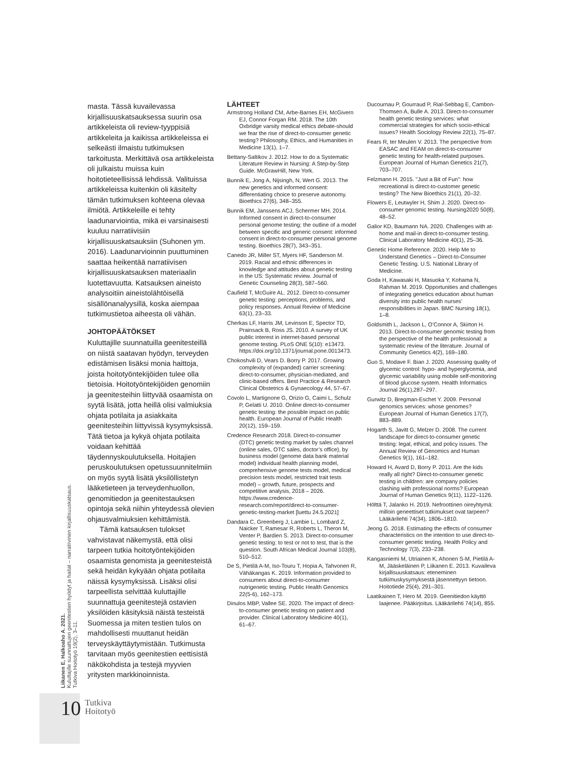masta. Tässä kuvailevassa kirjallisuuskatsauksessa suurin osa artikkeleista oli review-tyyppisiä artikkeleita ja kaikissa artikkeleissa ei selkeästi ilmaistu tutkimuksen tarkoitusta. Merkittävä osa artikkeleista oli julkaistu muissa kuin hoitotieteellisissä lehdissä. Valituissa artikkeleissa kuitenkin oli käsitelty tämän tutkimuksen kohteena olevaa ilmiötä. Artikkeleille ei tehty laadunarviointia, mikä ei varsinaisesti kuuluu narratiivisiin kirjallisuuskatsauksiin (Suhonen ym. 2016). Laadunarvioinnin puuttuminen saattaa heikentää narratiivisen kirjallisuuskatsauksen materiaalin luotettavuutta. Katsauksen aineisto analysoitiin aineistolähtöisellä sisällönanalyysillä, koska aiempaa tutkimustietoa aiheesta oli vähän.
JOHTOPÄÄTÖKSET
Kuluttajille suunnatuilla geenitesteillä on niistä saatavan hyödyn, terveyden edistämisen lisäksi monia haittoja, joista hoitotyöntekijöiden tulee olla tietoisia. Hoitotyöntekijöiden genomiin ja geenitesteihin liittyvää osaamista on syytä lisätä, jotta heillä olisi valmiuksia ohjata potilaita ja asiakkaita geenitesteihin liittyvissä kysymyksissä. Tätä tietoa ja kykyä ohjata potilaita voidaan kehittää täydennyskoulutuksella. Hoitajien peruskoulutuksen opetussuunnitelmiin on myös syytä lisätä yksilöllistetyn lääketieteen ja terveydenhuollon, genomitiedon ja geenitestauksen opintoja sekä niihin yhteydessä olevien ohjausvalmiuksien kehittämistä.
Tämä katsauksen tulokset vahvistavat näkemystä, että olisi tarpeen tutkia hoitotyöntekijöiden osaamista genomista ja geenitesteistä sekä heidän kykyään ohjata potilaita näissä kysymyksissä. Lisäksi olisi tarpeellista selvittää kuluttajille suunnattuja geenitestejä ostavien yksilöiden käsityksiä näistä testeistä Suomessa ja miten testien tulos on mahdollisesti muuttanut heidän terveyskäyttäytymistään. Tutkimusta tarvitaan myös geenitestien eettisistä näkökohdista ja testejä myyvien yritysten markkinoinnista.
LÄHTEET
Armstrong Holland CM, Arbe-Barnes EH, McGivern EJ, Connor Forgan RM. 2018. The 10th Oxbridge varsity medical ethics debate-should we fear the rise of direct-to-consumer genetic testing? Philosophy, Ethics, and Humanities in Medicine 13(1), 1–7.
Bettany-Saltikov J. 2012. How to do a Systematic Literature Review in Nursing: A Step-by-Step Guide. McGrawHill, New York.
Bunnik E, Jong A, Nijsingh, N, Wert G. 2013. The new genetics and informed consent: differentiating choice to preserve autonomy. Bioethics 27(6), 348–355.
Bunnik EM, Janssens ACJ, Schermer MH. 2014. Informed consent in direct-to-consumer personal genome testing: the outline of a model between specific and generic consent: informed consent in direct-to-consumer personal genome testing. Bioethics 28(7), 343–351.
Canedo JR, Miller ST, Myers HF, Sanderson M. 2019. Racial and ethnic differences in knowledge and attitudes about genetic testing in the US: Systematic review. Journal of Genetic Counseling 28(3), 587–560.
Caufield T, McGuire AL. 2012. Direct-to-consumer genetic testing: perceptions, problems, and policy responses. Annual Review of Medicine 63(1), 23–33.
Cherkas LF, Harris JM, Levinson E, Spector TD, Prainsack B, Ross JS. 2010. A survey of UK public interest in internet-based personal genome testing. PLoS ONE 5(10): e13473. https://doi.org/10.1371/journal.pone.0013473.
Chokoshvili D, Vears D. Borry P. 2017. Growing complexity of (expanded) carrier screening: direct-to-consumer, physician-mediated, and clinic-based offers. Best Practice & Research Clinical Obstetrics & Gynaecology 44, 57–67.
Covolo L, Martignone G, Orizio G, Caimi L, Schulz P, Gelatti U. 2010. Online direct-to-consumer genetic testing: the possible impact on public health. European Journal of Public Health 20(12), 159–159.
Credence Research 2018. Direct-to-consumer (DTC) genetic testing market by sales channel (online sales, OTC sales, doctor’s office), by business model (genome data bank material model) individual health planning model, comprehensive genome tests model, medical precision tests model, restricted trait tests model) – growth, future, prospects and competitive analysis, 2018 – 2026. https://www.credence-research.com/report/direct-to-consumer-genetic-testing-market [luettu 24.5.2021]
Dandara C, Greenberg J, Lambie L, Lombard Z, Naicker T, Ramesar R, Roberts L, Theron M, Venter P, Bardien S. 2013. Direct-to-consumer genetic testing: to test or not to test, that is the question. South African Medical Journal 103(8), 510–512.
De S, Pietilä A-M, Iso-Touru T, Hopia A, Tahvonen R, Vähäkangas K. 2019. Information provided to consumers about direct-to-consumer nutrigenetic testing. Public Health Genomics 22(5-6), 162–173.
Dinulos MBP, Vallee SE. 2020. The impact of direct-to-consumer genetic testing on patient and provider. Clinical Laboratory Medicine 40(1), 61–67.
Ducournau P, Gourraud P, Rial-Sebbag E, Cambon-Thomsen A, Bulle A. 2013. Direct-to-consumer health genetic testing services: what commercial strategies for which socio-ethical issues? Health Sociology Review 22(1), 75–87.
Fears R, ter Meulen V. 2013. The perspective from EASAC and FEAM on direct-to-consumer genetic testing for health-related purposes. European Journal of Human Genetics 21(7), 703–707.
Felzmann H. 2015. "Just a Bit of Fun": how recreational is direct-to-customer genetic testing? The New Bioethics 21(1), 20–32.
Flowers E, Leutwyler H, Shim J. 2020. Direct-to-consumer genomic testing. Nursing2020 50(8), 48–52.
Galior KD, Baumann NA. 2020. Challenges with at-home and mail-in direct-to-consumer testing. Clinical Laboratory Medicine 40(1), 25–36.
Genetic Home Reference. 2020. Help Me to Understand Genetics – Direct-to-Consumer Genetic Testing. U.S. National Library of Medicine.
Goda H, Kawasaki H, Masuoka Y, Kohama N, Rahman M. 2019. Opportunities and challenges of integrating genetics education about human diversity into public health nurses’ responsibilities in Japan. BMC Nursing 18(1), 1–8.
Goldsmith L, Jackson L, O’Connor A, Skirton H. 2013. Direct-to-consumer genomic testing from the perspective of the health professional: a systematic review of the literature. Journal of Community Genetics 4(2), 169–180.
Guo S, Modave F. Bian J. 2020. Assessing quality of glycemic control: hypo- and hyperglycemia, and glycemic variability using mobile self-monitoring of blood glucose system. Health Informatics Journal 26(1),287–297.
Gurwitz D, Bregman-Eschet Y. 2009. Personal genomics services: whose genomes? European Journal of Human Genetics 17(7), 883–889.
Hogarth S, Javitt G, Melzer D. 2008. The current landscape for direct-to-consumer genetic testing: legal, ethical, and policy issues. The Annual Review of Genomics and Human Genetics 9(1), 161–182.
Howard H, Avard D, Borry P. 2011. Are the kids really all right? Direct-to-consumer genetic testing in children: are company policies clashing with professional norms? European Journal of Human Genetics 9(11), 1122–1126.
Hölttä T, Jalanko H. 2019. Nefroottinen oireyhtymä: milloin geneettiset tutkimukset ovat tarpeen? Lääkärilehti 74(34), 1806–1810.
Jeong G. 2018. Estimating the effects of consumer characteristics on the intention to use direct-to-consumer genetic testing. Health Policy and Technology 7(3), 233–238.
Kangasniemi M, Utriainen K, Ahonen S-M, Pietilä A-M, Jääskeläinen P, Liikanen E. 2013. Kuvaileva kirjallisuuskatsaus: eteneminen tutkimuskysymyksestä jäsennettyyn tietoon. Hoitotiede 25(4), 291–301.
Laatikainen T, Hero M. 2019. Geenitiedon käyttö laajenee. Pääkirjoitus. Lääkärilehti 74(14), 855.
Liikanen E, Halkoaho A. 2021.
Kuluttajille suunnattujen geenitestien hyödyt ja haitat – narratiivinen kirjallisuuskatsaus.
Tutkiva Hoitotyö 19(2), 3–11.
10
Tutkiva
Hoitotyö